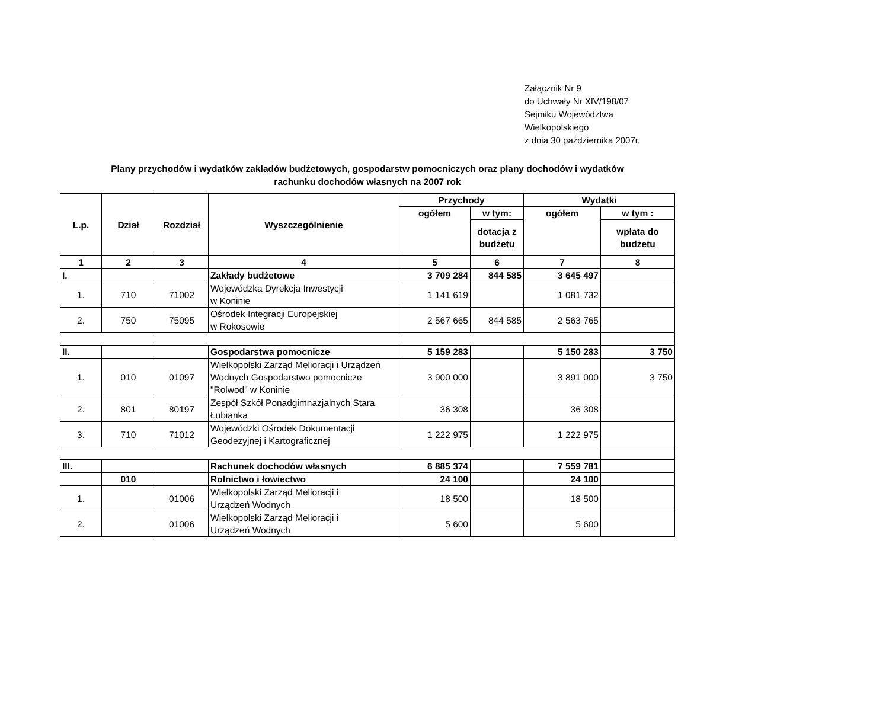Załącznik Nr 9
do Uchwały Nr XIV/198/07
Sejmiku Województwa
Wielkopolskiego
z dnia 30 października 2007r.
Plany przychodów i wydatków zakładów budżetowych, gospodarstw pomocniczych oraz plany dochodów i wydatków
rachunku dochodów własnych na 2007 rok
| L.p. | Dział | Rozdział | Wyszczególnienie | Przychody | | Wydatki | |
| --- | --- | --- | --- | --- | --- | --- | --- |
| | | | | ogółem | w tym: | ogółem | w tym : |
| | | | | | dotacja z budżetu | | wpłata do budżetu |
| 1 | 2 | 3 | 4 | 5 | 6 | 7 | 8 |
| I. | | | Zakłady budżetowe | 3 709 284 | 844 585 | 3 645 497 | |
| 1. | 710 | 71002 | Wojewódzka Dyrekcja Inwestycji w Koninie | 1 141 619 | | 1 081 732 | |
| 2. | 750 | 75095 | Ośrodek Integracji Europejskiej w Rokosowie | 2 567 665 | 844 585 | 2 563 765 | |
| II. | | | Gospodarstwa pomocnicze | 5 159 283 | | 5 150 283 | 3 750 |
| 1. | 010 | 01097 | Wielkopolski Zarząd Melioracji i Urządzeń Wodnych Gospodarstwo pomocnicze "Rolwod" w Koninie | 3 900 000 | | 3 891 000 | 3 750 |
| 2. | 801 | 80197 | Zespół Szkół Ponadgimnazjalnych Stara Łubianka | 36 308 | | 36 308 | |
| 3. | 710 | 71012 | Wojewódzki Ośrodek Dokumentacji Geodezyjnej i Kartograficznej | 1 222 975 | | 1 222 975 | |
| III. | | | Rachunek dochodów własnych | 6 885 374 | | 7 559 781 | |
| | 010 | | Rolnictwo i łowiectwo | 24 100 | | 24 100 | |
| 1. | | 01006 | Wielkopolski Zarząd Melioracji i Urządzeń Wodnych | 18 500 | | 18 500 | |
| 2. | | 01006 | Wielkopolski Zarząd Melioracji i Urządzeń Wodnych | 5 600 | | 5 600 | |